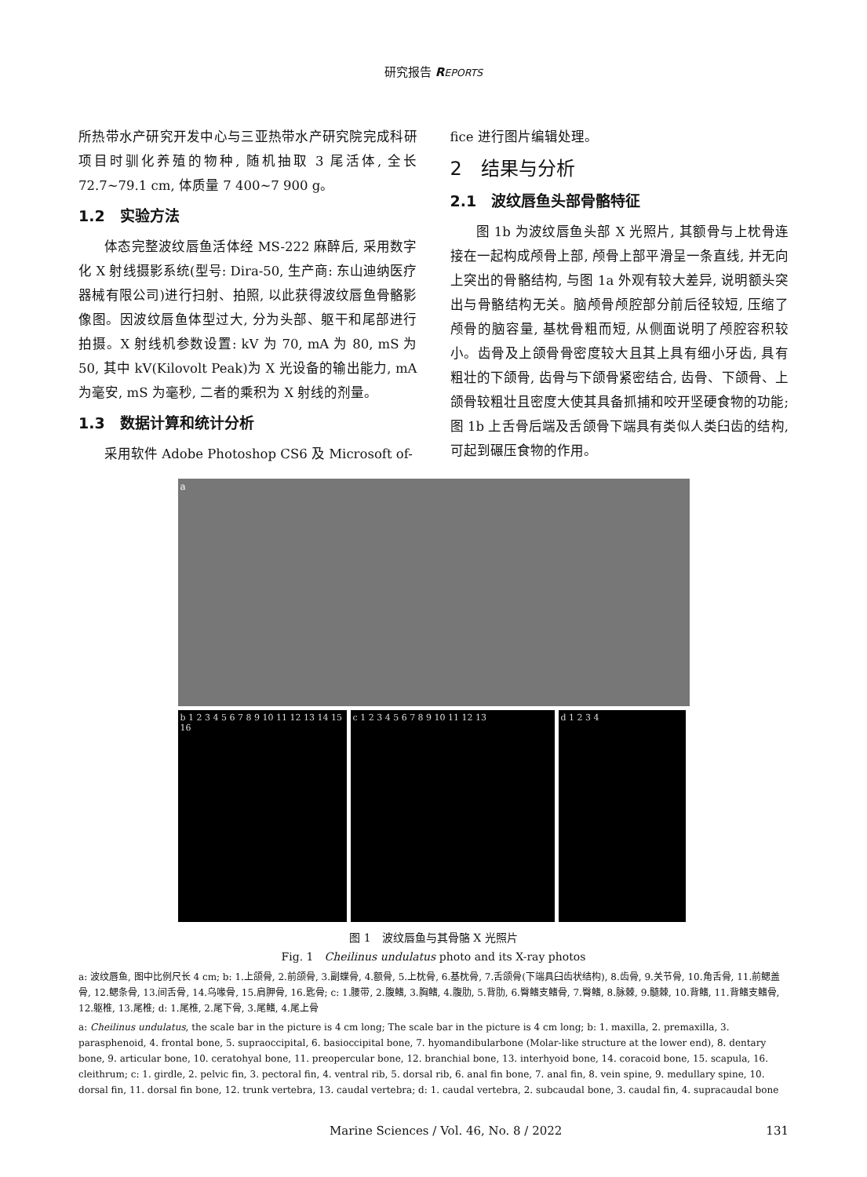研究报告 REPORTS
所热带水产研究开发中心与三亚热带水产研究院完成科研项目时驯化养殖的物种, 随机抽取 3 尾活体, 全长 72.7~79.1 cm, 体质量 7 400~7 900 g。
1.2　实验方法
体态完整波纹唇鱼活体经 MS-222 麻醉后, 采用数字化 X 射线摄影系统(型号: Dira-50, 生产商: 东山迪纳医疗器械有限公司)进行扫射、拍照, 以此获得波纹唇鱼骨骼影像图。因波纹唇鱼体型过大, 分为头部、躯干和尾部进行拍摄。X 射线机参数设置: kV 为 70, mA 为 80, mS 为 50, 其中 kV(Kilovolt Peak)为 X 光设备的输出能力, mA 为毫安, mS 为毫秒, 二者的乘积为 X 射线的剂量。
1.3　数据计算和统计分析
采用软件 Adobe Photoshop CS6 及 Microsoft of-
fice 进行图片编辑处理。
2　结果与分析
2.1　波纹唇鱼头部骨骼特征
图 1b 为波纹唇鱼头部 X 光照片, 其额骨与上枕骨连接在一起构成颅骨上部, 颅骨上部平滑呈一条直线, 并无向上突出的骨骼结构, 与图 1a 外观有较大差异, 说明额头突出与骨骼结构无关。脑颅骨颅腔部分前后径较短, 压缩了颅骨的脑容量, 基枕骨粗而短, 从侧面说明了颅腔容积较小。齿骨及上颌骨骨密度较大且其上具有细小牙齿, 具有粗壮的下颌骨, 齿骨与下颌骨紧密结合, 齿骨、下颌骨、上颌骨较粗壮且密度大使其具备抓捕和咬开坚硬食物的功能; 图 1b 上舌骨后端及舌颌骨下端具有类似人类臼齿的结构, 可起到碾压食物的作用。
a
b 1 2 3 4 5 6 7 8 9 10 11 12 13 14 15 16
c 1 2 3 4 5 6 7 8 9 10 11 12 13 d 1 2 3 4
图 1　波纹唇鱼与其骨骼 X 光照片
Fig. 1　Cheilinus undulatus photo and its X-ray photos
a: 波纹唇鱼, 图中比例尺长 4 cm; b: 1.上颌骨, 2.前颌骨, 3.副蝶骨, 4.额骨, 5.上枕骨, 6.基枕骨, 7.舌颌骨(下端具臼齿状结构), 8.齿骨, 9.关节骨, 10.角舌骨, 11.前鳃盖骨, 12.鳃条骨, 13.间舌骨, 14.乌喙骨, 15.肩胛骨, 16.匙骨; c: 1.腰带, 2.腹鳍, 3.胸鳍, 4.腹肋, 5.背肋, 6.臀鳍支鳍骨, 7.臀鳍, 8.脉棘, 9.髓棘, 10.背鳍, 11.背鳍支鳍骨, 12.躯椎, 13.尾椎; d: 1.尾椎, 2.尾下骨, 3.尾鳍, 4.尾上骨
a: Cheilinus undulatus, the scale bar in the picture is 4 cm long; The scale bar in the picture is 4 cm long; b: 1. maxilla, 2. premaxilla, 3. parasphenoid, 4. frontal bone, 5. supraoccipital, 6. basioccipital bone, 7. hyomandibularbone (Molar-like structure at the lower end), 8. dentary bone, 9. articular bone, 10. ceratohyal bone, 11. preopercular bone, 12. branchial bone, 13. interhyoid bone, 14. coracoid bone, 15. scapula, 16. cleithrum; c: 1. girdle, 2. pelvic fin, 3. pectoral fin, 4. ventral rib, 5. dorsal rib, 6. anal fin bone, 7. anal fin, 8. vein spine, 9. medullary spine, 10. dorsal fin, 11. dorsal fin bone, 12. trunk vertebra, 13. caudal vertebra; d: 1. caudal vertebra, 2. subcaudal bone, 3. caudal fin, 4. supracaudal bone
Marine Sciences / Vol. 46, No. 8 / 2022 131